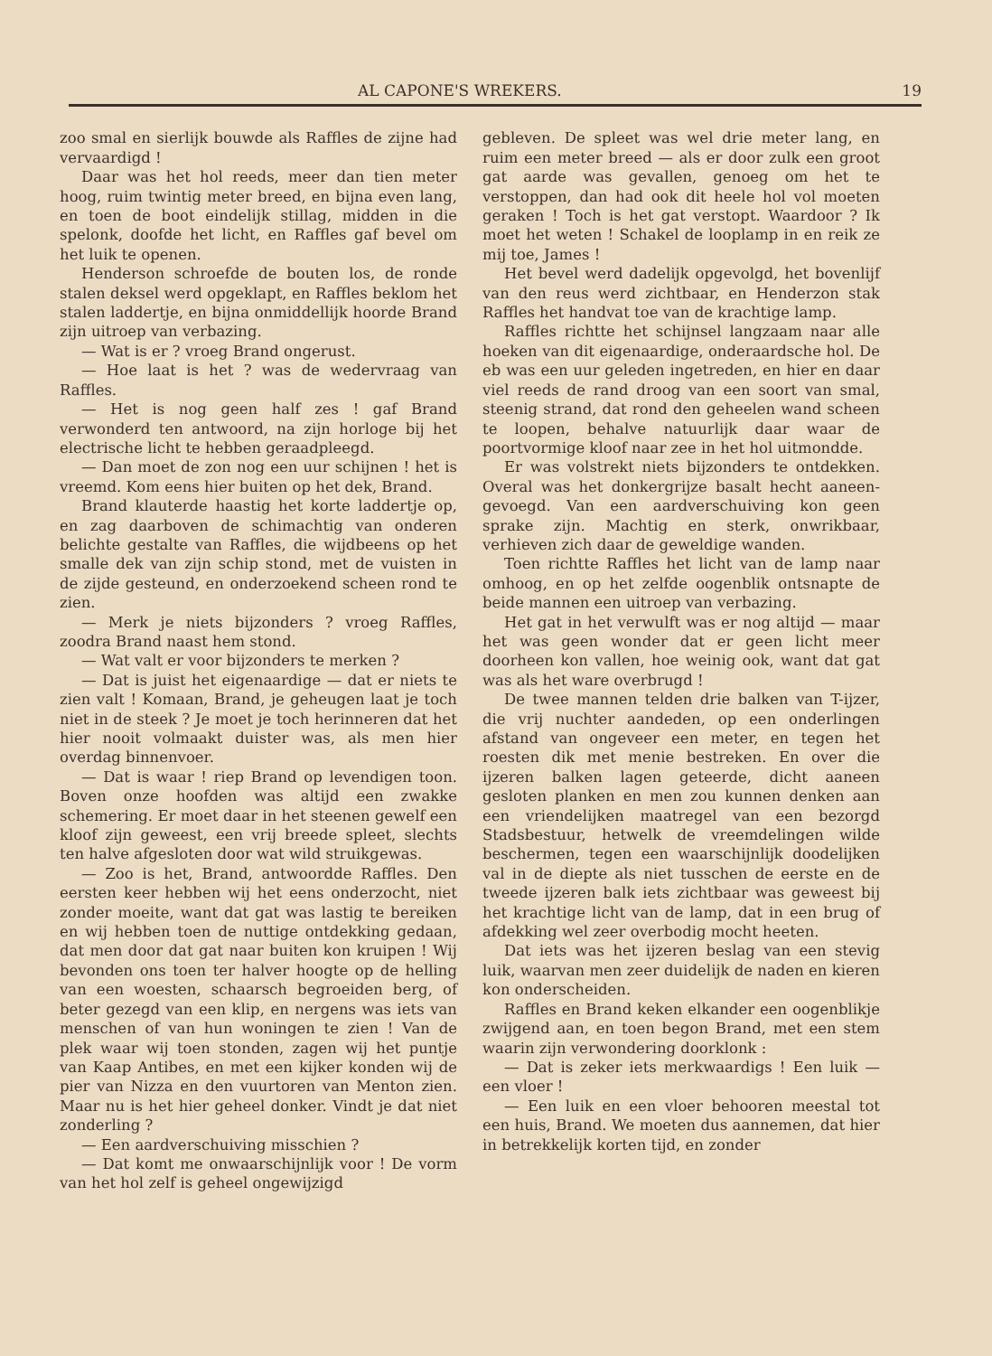AL CAPONE'S WREKERS. 19
zoo smal en sierlijk bouwde als Raffles de zijne had vervaardigd !
Daar was het hol reeds, meer dan tien meter hoog, ruim twintig meter breed, en bijna even lang, en toen de boot eindelijk stillag, midden in die spelonk, doofde het licht, en Raffles gaf bevel om het luik te openen.
Henderson schroefde de bouten los, de ronde stalen deksel werd opgeklapt, en Raffles beklom het stalen laddertje, en bijna onmiddellijk hoorde Brand zijn uitroep van verbazing.
— Wat is er ? vroeg Brand ongerust.
— Hoe laat is het ? was de wedervraag van Raffles.
— Het is nog geen half zes ! gaf Brand verwonderd ten antwoord, na zijn horloge bij het electrische licht te hebben geraadpleegd.
— Dan moet de zon nog een uur schijnen ! het is vreemd. Kom eens hier buiten op het dek, Brand.
Brand klauterde haastig het korte laddertje op, en zag daarboven de schimachtig van onderen belichte gestalte van Raffles, die wijdbeens op het smalle dek van zijn schip stond, met de vuisten in de zijde gesteund, en onderzoekend scheen rond te zien.
— Merk je niets bijzonders ? vroeg Raffles, zoodra Brand naast hem stond.
— Wat valt er voor bijzonders te merken ?
— Dat is juist het eigenaardige — dat er niets te zien valt ! Komaan, Brand, je geheugen laat je toch niet in de steek ? Je moet je toch herinneren dat het hier nooit volmaakt duister was, als men hier overdag binnenvoer.
— Dat is waar ! riep Brand op levendigen toon. Boven onze hoofden was altijd een zwakke schemering. Er moet daar in het steenen gewelf een kloof zijn geweest, een vrij breede spleet, slechts ten halve afgesloten door wat wild struikgewas.
— Zoo is het, Brand, antwoordde Raffles. Den eersten keer hebben wij het eens onderzocht, niet zonder moeite, want dat gat was lastig te bereiken en wij hebben toen de nuttige ontdekking gedaan, dat men door dat gat naar buiten kon kruipen ! Wij bevonden ons toen ter halver hoogte op de helling van een woesten, schaarsch begroeiden berg, of beter gezegd van een klip, en nergens was iets van menschen of van hun woningen te zien ! Van de plek waar wij toen stonden, zagen wij het puntje van Kaap Antibes, en met een kijker konden wij de pier van Nizza en den vuurtoren van Menton zien. Maar nu is het hier geheel donker. Vindt je dat niet zonderling ?
— Een aardverschuiving misschien ?
— Dat komt me onwaarschijnlijk voor ! De vorm van het hol zelf is geheel ongewijzigd
gebleven. De spleet was wel drie meter lang, en ruim een meter breed — als er door zulk een groot gat aarde was gevallen, genoeg om het te verstoppen, dan had ook dit heele hol vol moeten geraken ! Toch is het gat verstopt. Waardoor ? Ik moet het weten ! Schakel de looplamp in en reik ze mij toe, James !
Het bevel werd dadelijk opgevolgd, het bovenlijf van den reus werd zichtbaar, en Henderzon stak Raffles het handvat toe van de krachtige lamp.
Raffles richtte het schijnsel langzaam naar alle hoeken van dit eigenaardige, onderaardsche hol. De eb was een uur geleden ingetreden, en hier en daar viel reeds de rand droog van een soort van smal, steenig strand, dat rond den geheelen wand scheen te loopen, behalve natuurlijk daar waar de poortvormige kloof naar zee in het hol uitmondde.
Er was volstrekt niets bijzonders te ontdekken. Overal was het donkergrijze basalt hecht aaneen-gevoegd. Van een aardverschuiving kon geen sprake zijn. Machtig en sterk, onwrikbaar, verhieven zich daar de geweldige wanden.
Toen richtte Raffles het licht van de lamp naar omhoog, en op het zelfde oogenblik ontsnapte de beide mannen een uitroep van verbazing.
Het gat in het verwulft was er nog altijd — maar het was geen wonder dat er geen licht meer doorheen kon vallen, hoe weinig ook, want dat gat was als het ware overbrugd !
De twee mannen telden drie balken van T-ijzer, die vrij nuchter aandeden, op een onderlingen afstand van ongeveer een meter, en tegen het roesten dik met menie bestreken. En over die ijzeren balken lagen geteerde, dicht aaneen gesloten planken en men zou kunnen denken aan een vriendelijken maatregel van een bezorgd Stadsbestuur, hetwelk de vreemdelingen wilde beschermen, tegen een waarschijnlijk doodelijken val in de diepte als niet tusschen de eerste en de tweede ijzeren balk iets zichtbaar was geweest bij het krachtige licht van de lamp, dat in een brug of afdekking wel zeer overbodig mocht heeten.
Dat iets was het ijzeren beslag van een stevig luik, waarvan men zeer duidelijk de naden en kieren kon onderscheiden.
Raffles en Brand keken elkander een oogenblikje zwijgend aan, en toen begon Brand, met een stem waarin zijn verwondering doorklonk :
— Dat is zeker iets merkwaardigs ! Een luik — een vloer !
— Een luik en een vloer behooren meestal tot een huis, Brand. We moeten dus aannemen, dat hier in betrekkelijk korten tijd, en zonder